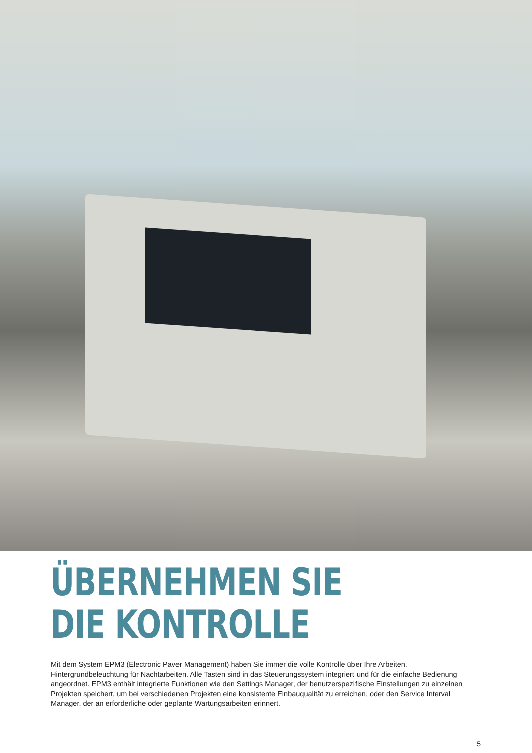ÜBERNEHMEN SIE
DIE KONTROLLE
Mit dem System EPM3 (Electronic Paver Management) haben Sie immer die volle Kontrolle über Ihre Arbeiten. Hintergrundbeleuchtung für Nachtarbeiten. Alle Tasten sind in das Steuerungssystem integriert und für die einfache Bedienung angeordnet. EPM3 enthält integrierte Funktionen wie den Settings Manager, der benutzerspezifische Einstellungen zu einzelnen Projekten speichert, um bei verschiedenen Projekten eine konsistente Einbauqualität zu erreichen, oder den Service Interval Manager, der an erforderliche oder geplante Wartungsarbeiten erinnert.
5